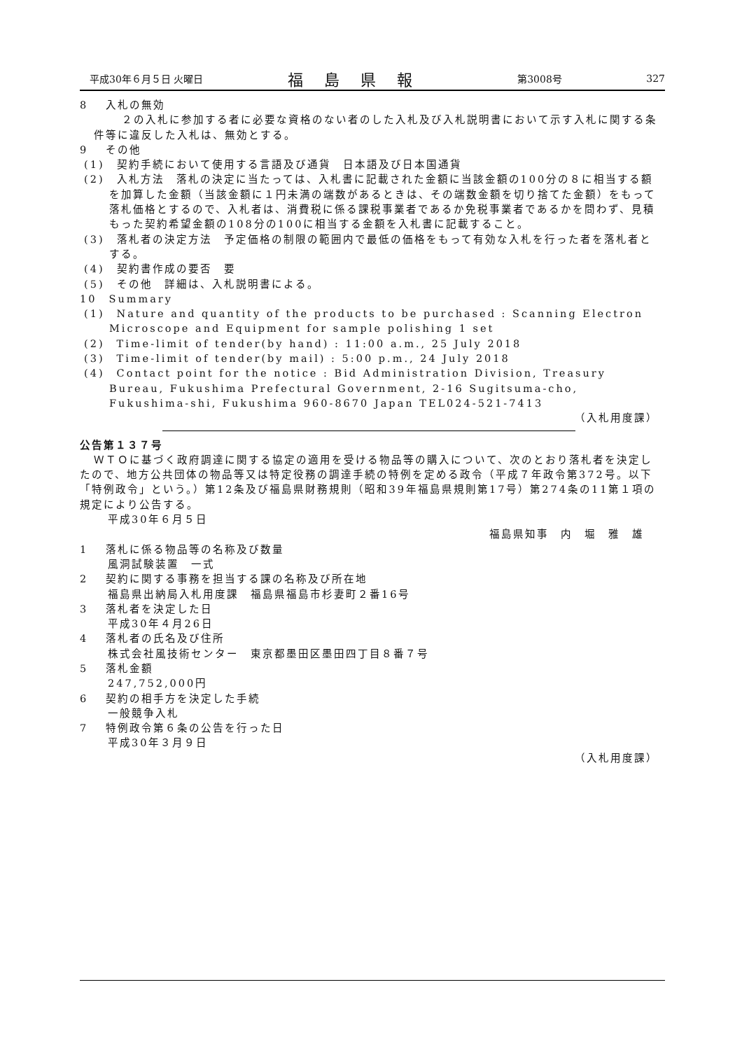平成30年６月５日 火曜日 福島県報 第3008号 327
8　 入札の無効
２の入札に参加する者に必要な資格のない者のした入札及び入札説明書において示す入札に関する条件等に違反した入札は、無効とする。
9　 その他
(1)　契約手続において使用する言語及び通貨　日本語及び日本国通貨
(2)　入札方法　落札の決定に当たっては、入札書に記載された金額に当該金額の100分の８に相当する額を加算した金額（当該金額に１円未満の端数があるときは、その端数金額を切り捨てた金額）をもって落札価格とするので、入札者は、消費税に係る課税事業者であるか免税事業者であるかを問わず、見積もった契約希望金額の108分の100に相当する金額を入札書に記載すること。
(3)　落札者の決定方法　予定価格の制限の範囲内で最低の価格をもって有効な入札を行った者を落札者とする。
(4)　契約書作成の要否　要
(5)　その他　詳細は、入札説明書による。
10　Summary
(1)　Nature and quantity of the products to be purchased : Scanning Electron Microscope and Equipment for sample polishing 1 set
(2)　Time-limit of tender(by hand) : 11:00 a.m., 25 July 2018
(3)　Time-limit of tender(by mail) : 5:00 p.m., 24 July 2018
(4)　Contact point for the notice : Bid Administration Division, Treasury Bureau, Fukushima Prefectural Government, 2-16 Sugitsuma-cho, Fukushima-shi, Fukushima 960-8670 Japan TEL024-521-7413
（入札用度課）
公告第１３７号
ＷＴＯに基づく政府調達に関する協定の適用を受ける物品等の購入について、次のとおり落札者を決定したので、地方公共団体の物品等又は特定役務の調達手続の特例を定める政令（平成７年政令第372号。以下「特例政令」という。）第12条及び福島県財務規則（昭和39年福島県規則第17号）第274条の11第１項の規定により公告する。
平成30年６月５日
福島県知事　内　堀　雅　雄
1　 落札に係る物品等の名称及び数量
風洞試験装置　一式
2　 契約に関する事務を担当する課の名称及び所在地
福島県出納局入札用度課　福島県福島市杉妻町２番16号
3　 落札者を決定した日
平成30年４月26日
4　 落札者の氏名及び住所
株式会社風技術センター　東京都墨田区墨田四丁目８番７号
5　 落札金額
247,752,000円
6　 契約の相手方を決定した手続
一般競争入札
7　 特例政令第６条の公告を行った日
平成30年３月９日
（入札用度課）